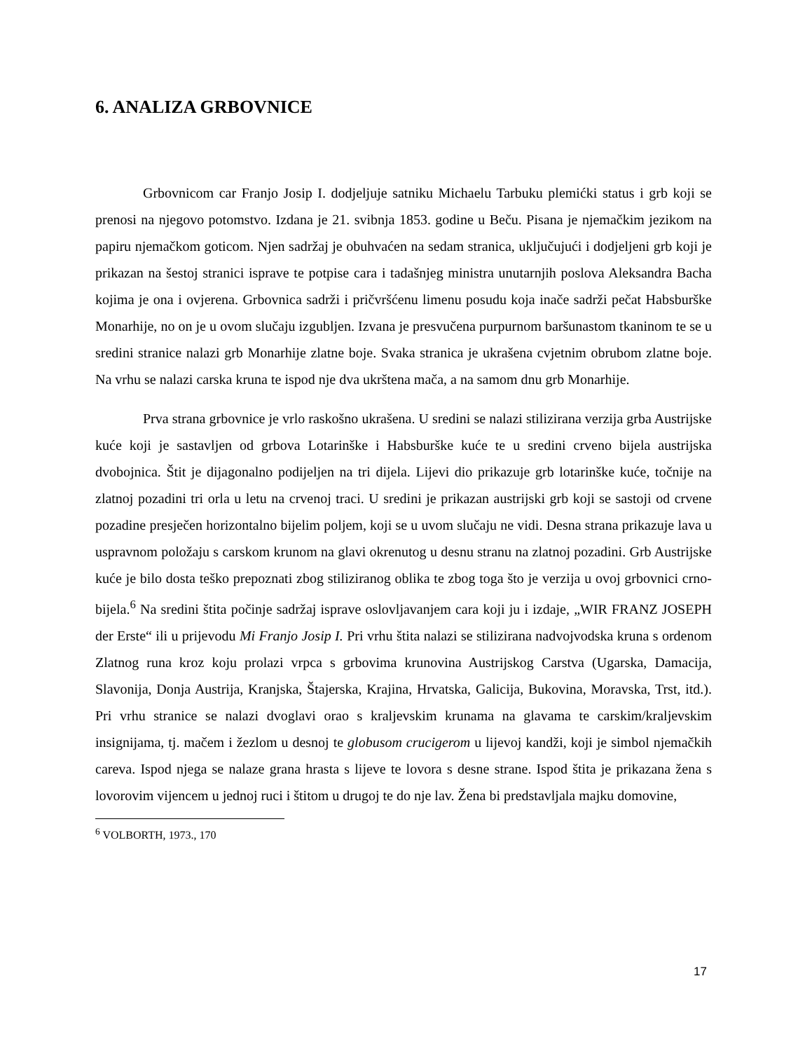6. ANALIZA GRBOVNICE
Grbovnicom car Franjo Josip I. dodjeljuje satniku Michaelu Tarbuku plemićki status i grb koji se prenosi na njegovo potomstvo. Izdana je 21. svibnja 1853. godine u Beču. Pisana je njemačkim jezikom na papiru njemačkom goticom. Njen sadržaj je obuhvaćen na sedam stranica, uključujući i dodjeljeni grb koji je prikazan na šestoj stranici isprave te potpise cara i tadašnjeg ministra unutarnjih poslova Aleksandra Bacha kojima je ona i ovjerena. Grbovnica sadrži i pričvršćenu limenu posudu koja inače sadrži pečat Habsburške Monarhije, no on je u ovom slučaju izgubljen. Izvana je presvučena purpurnom baršunastom tkaninom te se u sredini stranice nalazi grb Monarhije zlatne boje. Svaka stranica je ukrašena cvjetnim obrubom zlatne boje. Na vrhu se nalazi carska kruna te ispod nje dva ukrštena mača, a na samom dnu grb Monarhije.
Prva strana grbovnice je vrlo raskošno ukrašena. U sredini se nalazi stilizirana verzija grba Austrijske kuće koji je sastavljen od grbova Lotarinške i Habsburške kuće te u sredini crveno bijela austrijska dvobojnica. Štit je dijagonalno podijeljen na tri dijela. Lijevi dio prikazuje grb lotarinške kuće, točnije na zlatnoj pozadini tri orla u letu na crvenoj traci. U sredini je prikazan austrijski grb koji se sastoji od crvene pozadine presječen horizontalno bijelim poljem, koji se u uvom slučaju ne vidi. Desna strana prikazuje lava u uspravnom položaju s carskom krunom na glavi okrenutog u desnu stranu na zlatnoj pozadini. Grb Austrijske kuće je bilo dosta teško prepoznati zbog stiliziranog oblika te zbog toga što je verzija u ovoj grbovnici crno-bijela.<sup>6</sup> Na sredini štita počinje sadržaj isprave oslovljavanjem cara koji ju i izdaje, „WIR FRANZ JOSEPH der Erste“ ili u prijevodu Mi Franjo Josip I. Pri vrhu štita nalazi se stilizirana nadvojvodska kruna s ordenom Zlatnog runa kroz koju prolazi vrpca s grbovima krunovina Austrijskog Carstva (Ugarska, Damacija, Slavonija, Donja Austrija, Kranjska, Štajerska, Krajina, Hrvatska, Galicija, Bukovina, Moravska, Trst, itd.). Pri vrhu stranice se nalazi dvoglavi orao s kraljevskim krunama na glavama te carskim/kraljevskim insignijama, tj. mačem i žezlom u desnoj te globusom crucigerom u lijevoj kandži, koji je simbol njemačkih careva. Ispod njega se nalaze grana hrasta s lijeve te lovora s desne strane. Ispod štita je prikazana žena s lovorovim vijencem u jednoj ruci i štitom u drugoj te do nje lav. Žena bi predstavljala majku domovine,
<sup>6</sup> VOLBORTH, 1973., 170
17